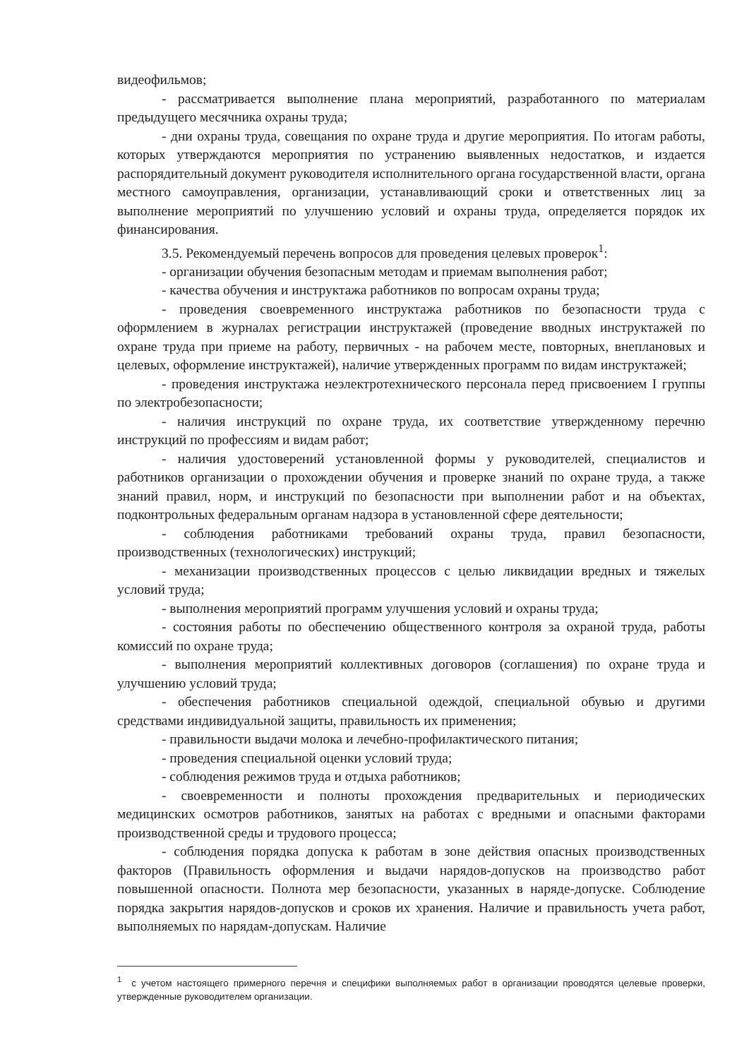видеофильмов;
- рассматривается выполнение плана мероприятий, разработанного по материалам предыдущего месячника охраны труда;
- дни охраны труда, совещания по охране труда и другие мероприятия. По итогам работы, которых утверждаются мероприятия по устранению выявленных недостатков, и издается распорядительный документ руководителя исполнительного органа государственной власти, органа местного самоуправления, организации, устанавливающий сроки и ответственных лиц за выполнение мероприятий по улучшению условий и охраны труда, определяется порядок их финансирования.
3.5. Рекомендуемый перечень вопросов для проведения целевых проверок<sup>1</sup>:
- организации обучения безопасным методам и приемам выполнения работ;
- качества обучения и инструктажа работников по вопросам охраны труда;
- проведения своевременного инструктажа работников по безопасности труда с оформлением в журналах регистрации инструктажей (проведение вводных инструктажей по охране труда при приеме на работу, первичных - на рабочем месте, повторных, внеплановых и целевых, оформление инструктажей), наличие утвержденных программ по видам инструктажей;
- проведения инструктажа неэлектротехнического персонала перед присвоением I группы по электробезопасности;
- наличия инструкций по охране труда, их соответствие утвержденному перечню инструкций по профессиям и видам работ;
- наличия удостоверений установленной формы у руководителей, специалистов и работников организации о прохождении обучения и проверке знаний по охране труда, а также знаний правил, норм, и инструкций по безопасности при выполнении работ и на объектах, подконтрольных федеральным органам надзора в установленной сфере деятельности;
- соблюдения работниками требований охраны труда, правил безопасности, производственных (технологических) инструкций;
- механизации производственных процессов с целью ликвидации вредных и тяжелых условий труда;
- выполнения мероприятий программ улучшения условий и охраны труда;
- состояния работы по обеспечению общественного контроля за охраной труда, работы комиссий по охране труда;
- выполнения мероприятий коллективных договоров (соглашения) по охране труда и улучшению условий труда;
- обеспечения работников специальной одеждой, специальной обувью и другими средствами индивидуальной защиты, правильность их применения;
- правильности выдачи молока и лечебно-профилактического питания;
- проведения специальной оценки условий труда;
- соблюдения режимов труда и отдыха работников;
- своевременности и полноты прохождения предварительных и периодических медицинских осмотров работников, занятых на работах с вредными и опасными факторами производственной среды и трудового процесса;
- соблюдения порядка допуска к работам в зоне действия опасных производственных факторов (Правильность оформления и выдачи нарядов-допусков на производство работ повышенной опасности. Полнота мер безопасности, указанных в наряде-допуске. Соблюдение порядка закрытия нарядов-допусков и сроков их хранения. Наличие и правильность учета работ, выполняемых по нарядам-допускам. Наличие
<sup>1</sup> с учетом настоящего примерного перечня и специфики выполняемых работ в организации проводятся целевые проверки, утвержденные руководителем организации.